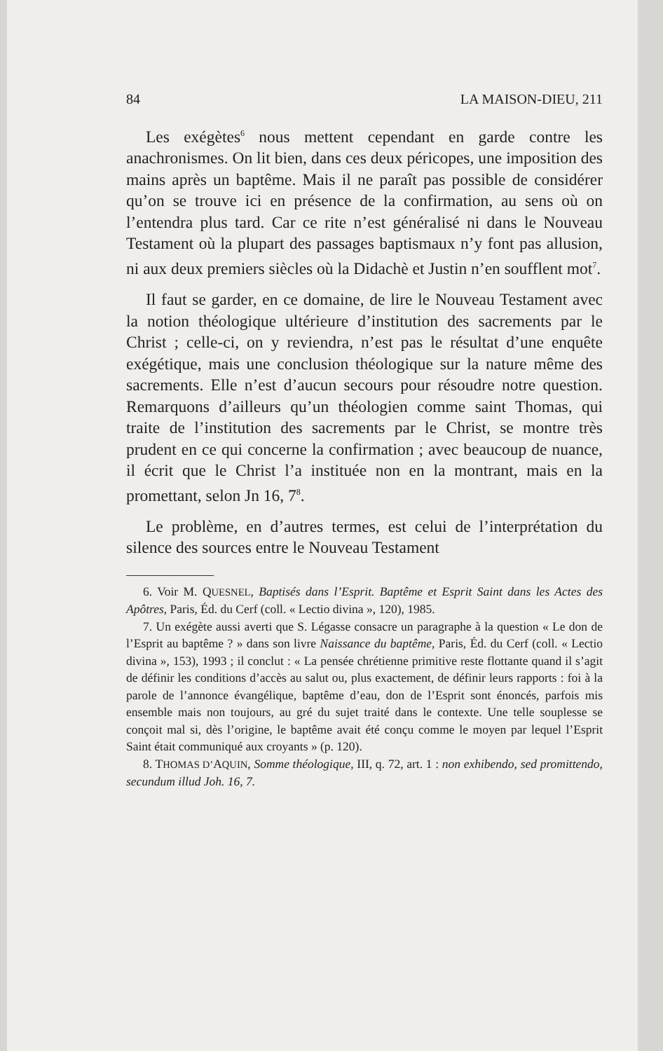84 LA MAISON-DIEU, 211
Les exégètes<sup>6</sup> nous mettent cependant en garde contre les anachronismes. On lit bien, dans ces deux péricopes, une imposition des mains après un baptême. Mais il ne paraît pas possible de considérer qu’on se trouve ici en présence de la confirmation, au sens où on l’entendra plus tard. Car ce rite n’est généralisé ni dans le Nouveau Testament où la plupart des passages baptismaux n’y font pas allusion, ni aux deux premiers siècles où la Didachè et Justin n’en soufflent mot<sup>7</sup>.
Il faut se garder, en ce domaine, de lire le Nouveau Testament avec la notion théologique ultérieure d’institution des sacrements par le Christ ; celle-ci, on y reviendra, n’est pas le résultat d’une enquête exégétique, mais une conclusion théologique sur la nature même des sacrements. Elle n’est d’aucun secours pour résoudre notre question. Remarquons d’ailleurs qu’un théologien comme saint Thomas, qui traite de l’institution des sacrements par le Christ, se montre très prudent en ce qui concerne la confirmation ; avec beaucoup de nuance, il écrit que le Christ l’a instituée non en la montrant, mais en la promettant, selon Jn 16, 7<sup>8</sup>.
Le problème, en d’autres termes, est celui de l’interprétation du silence des sources entre le Nouveau Testament
6. Voir M. QUESNEL, Baptisés dans l’Esprit. Baptême et Esprit Saint dans les Actes des Apôtres, Paris, Éd. du Cerf (coll. « Lectio divina », 120), 1985.
7. Un exégète aussi averti que S. Légasse consacre un paragraphe à la question « Le don de l’Esprit au baptême ? » dans son livre Naissance du baptême, Paris, Éd. du Cerf (coll. « Lectio divina », 153), 1993 ; il conclut : « La pensée chrétienne primitive reste flottante quand il s’agit de définir les conditions d’accès au salut ou, plus exactement, de définir leurs rapports : foi à la parole de l’annonce évangélique, baptême d’eau, don de l’Esprit sont énoncés, parfois mis ensemble mais non toujours, au gré du sujet traité dans le contexte. Une telle souplesse se conçoit mal si, dès l’origine, le baptême avait été conçu comme le moyen par lequel l’Esprit Saint était communiqué aux croyants » (p. 120).
8. THOMAS D’AQUIN, Somme théologique, III, q. 72, art. 1 : non exhibendo, sed promittendo, secundum illud Joh. 16, 7.